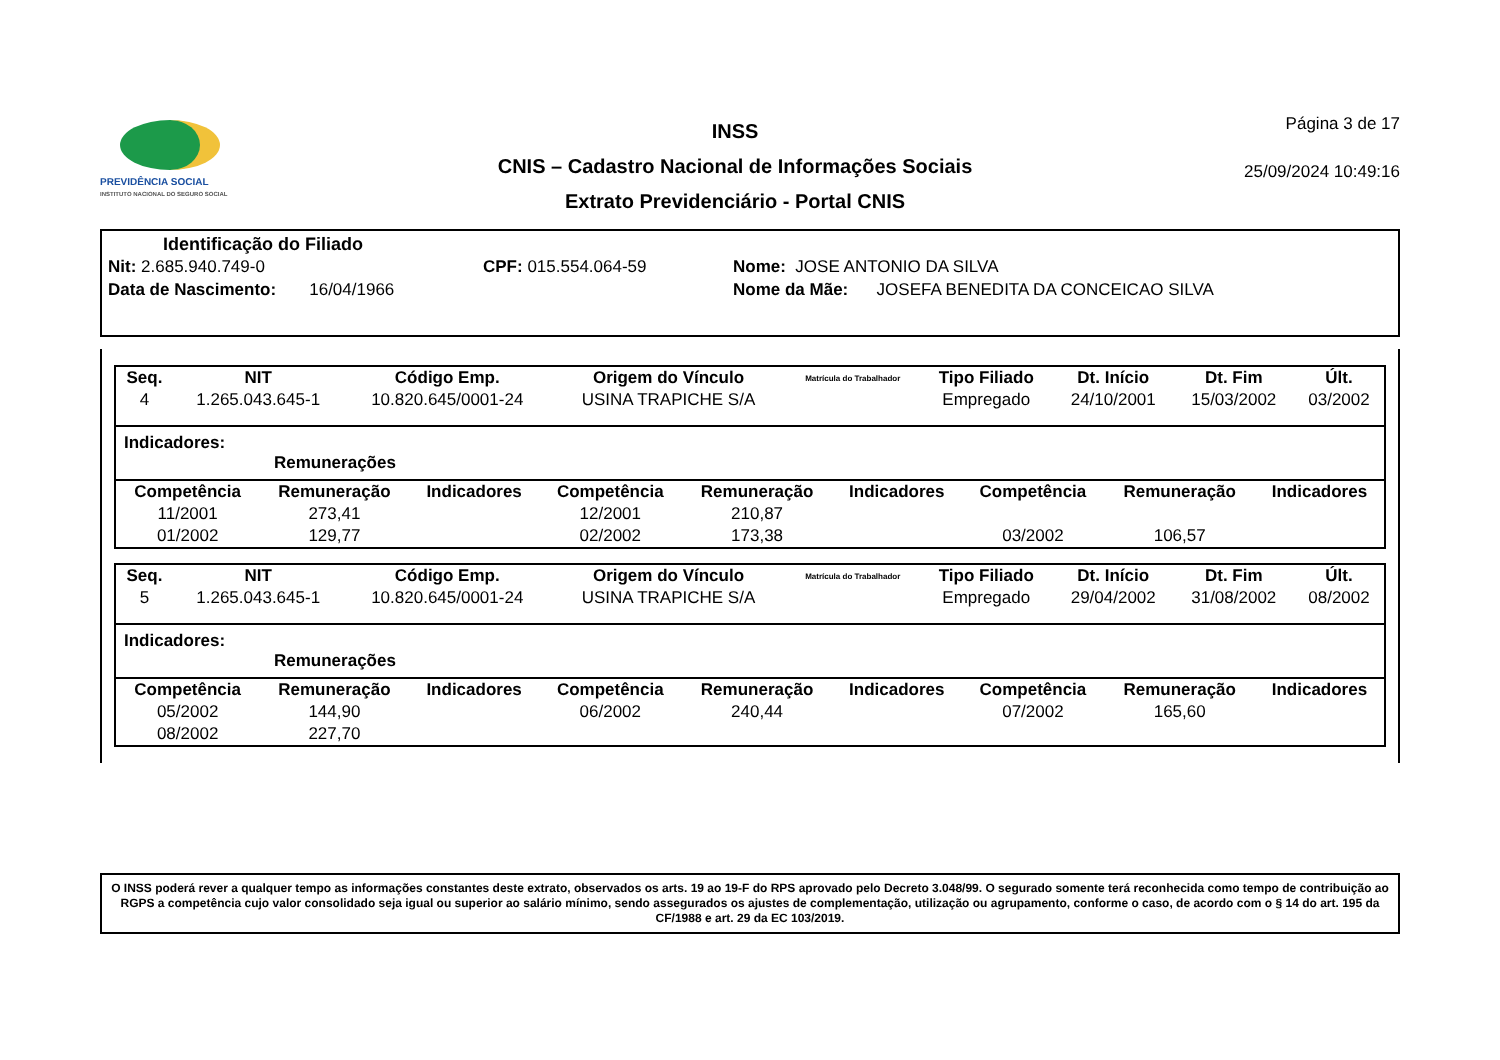PREVIDÊNCIA SOCIAL
INSTITUTO NACIONAL DO SEGURO SOCIAL
INSS
CNIS – Cadastro Nacional de Informações Sociais
Extrato Previdenciário - Portal CNIS
Página 3 de 17
25/09/2024 10:49:16
Identificação do Filiado
Nit: 2.685.940.749-0 CPF: 015.554.064-59 Nome: JOSE ANTONIO DA SILVA
Data de Nascimento: 16/04/1966 Nome da Mãe: JOSEFA BENEDITA DA CONCEICAO SILVA
| Seq. | NIT | Código Emp. | Origem do Vínculo | Matrícula do Trabalhador | Tipo Filiado | Dt. Início | Dt. Fim | Últ. |
| --- | --- | --- | --- | --- | --- | --- | --- | --- |
| 4 | 1.265.043.645-1 | 10.820.645/0001-24 | USINA TRAPICHE S/A | | Empregado | 24/10/2001 | 15/03/2002 | 03/2002 |
Indicadores:
Remunerações
| Competência | Remuneração | Indicadores | Competência | Remuneração | Indicadores | Competência | Remuneração | Indicadores |
| --- | --- | --- | --- | --- | --- | --- | --- | --- |
| 11/2001 | 273,41 | | 12/2001 | 210,87 | | | | |
| 01/2002 | 129,77 | | 02/2002 | 173,38 | | 03/2002 | 106,57 | |
| Seq. | NIT | Código Emp. | Origem do Vínculo | Matrícula do Trabalhador | Tipo Filiado | Dt. Início | Dt. Fim | Últ. |
| --- | --- | --- | --- | --- | --- | --- | --- | --- |
| 5 | 1.265.043.645-1 | 10.820.645/0001-24 | USINA TRAPICHE S/A | | Empregado | 29/04/2002 | 31/08/2002 | 08/2002 |
Indicadores:
Remunerações
| Competência | Remuneração | Indicadores | Competência | Remuneração | Indicadores | Competência | Remuneração | Indicadores |
| --- | --- | --- | --- | --- | --- | --- | --- | --- |
| 05/2002 | 144,90 | | 06/2002 | 240,44 | | 07/2002 | 165,60 | |
| 08/2002 | 227,70 | | | | | | | |
O INSS poderá rever a qualquer tempo as informações constantes deste extrato, observados os arts. 19 ao 19-F do RPS aprovado pelo Decreto 3.048/99. O segurado somente terá reconhecida como tempo de contribuição ao RGPS a competência cujo valor consolidado seja igual ou superior ao salário mínimo, sendo assegurados os ajustes de complementação, utilização ou agrupamento, conforme o caso, de acordo com o § 14 do art. 195 da CF/1988 e art. 29 da EC 103/2019.